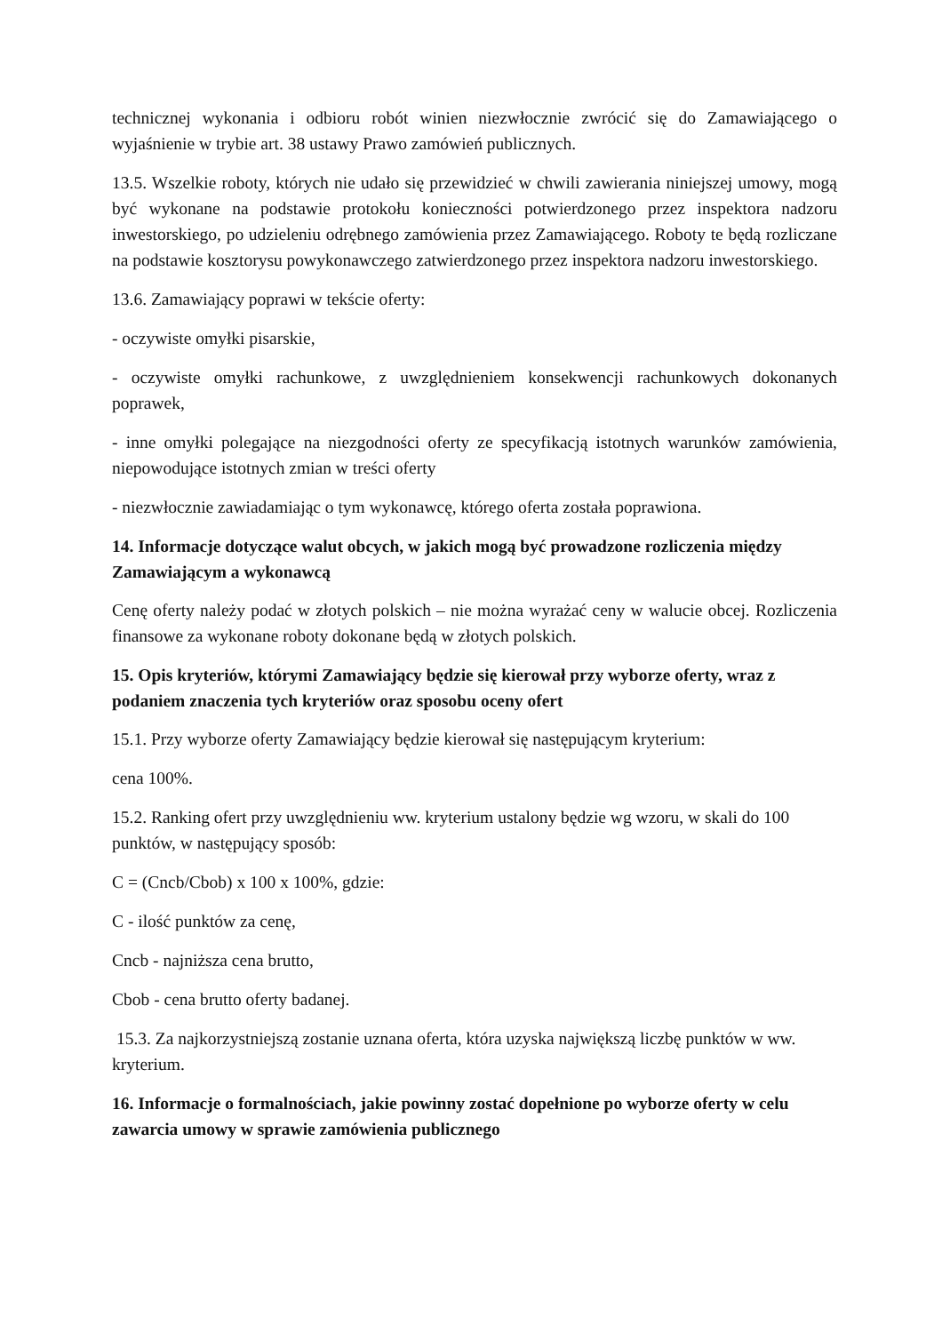technicznej wykonania i odbioru robót winien niezwłocznie zwrócić się do Zamawiającego o wyjaśnienie w trybie art. 38 ustawy Prawo zamówień publicznych.
13.5. Wszelkie roboty, których nie udało się przewidzieć w chwili zawierania niniejszej umowy, mogą być wykonane na podstawie protokołu konieczności potwierdzonego przez inspektora nadzoru inwestorskiego, po udzieleniu odrębnego zamówienia przez Zamawiającego. Roboty te będą rozliczane na podstawie kosztorysu powykonawczego zatwierdzonego przez inspektora nadzoru inwestorskiego.
13.6. Zamawiający poprawi w tekście oferty:
- oczywiste omyłki pisarskie,
- oczywiste omyłki rachunkowe, z uwzględnieniem konsekwencji rachunkowych dokonanych poprawek,
- inne omyłki polegające na niezgodności oferty ze specyfikacją istotnych warunków zamówienia, niepowodujące istotnych zmian w treści oferty
- niezwłocznie zawiadamiając o tym wykonawcę, którego oferta została poprawiona.
14. Informacje dotyczące walut obcych, w jakich mogą być prowadzone rozliczenia między Zamawiającym a wykonawcą
Cenę oferty należy podać w złotych polskich – nie można wyrażać ceny w walucie obcej. Rozliczenia finansowe za wykonane roboty dokonane będą w złotych polskich.
15. Opis kryteriów, którymi Zamawiający będzie się kierował przy wyborze oferty, wraz z podaniem znaczenia tych kryteriów oraz sposobu oceny ofert
15.1. Przy wyborze oferty Zamawiający będzie kierował się następującym kryterium:
cena 100%.
15.2. Ranking ofert przy uwzględnieniu ww. kryterium ustalony będzie wg wzoru, w skali do 100 punktów, w następujący sposób:
C = (Cncb/Cbob) x 100 x 100%, gdzie:
C - ilość punktów za cenę,
Cncb - najniższa cena brutto,
Cbob - cena brutto oferty badanej.
15.3. Za najkorzystniejszą zostanie uznana oferta, która uzyska największą liczbę punktów w ww. kryterium.
16. Informacje o formalnościach, jakie powinny zostać dopełnione po wyborze oferty w celu zawarcia umowy w sprawie zamówienia publicznego